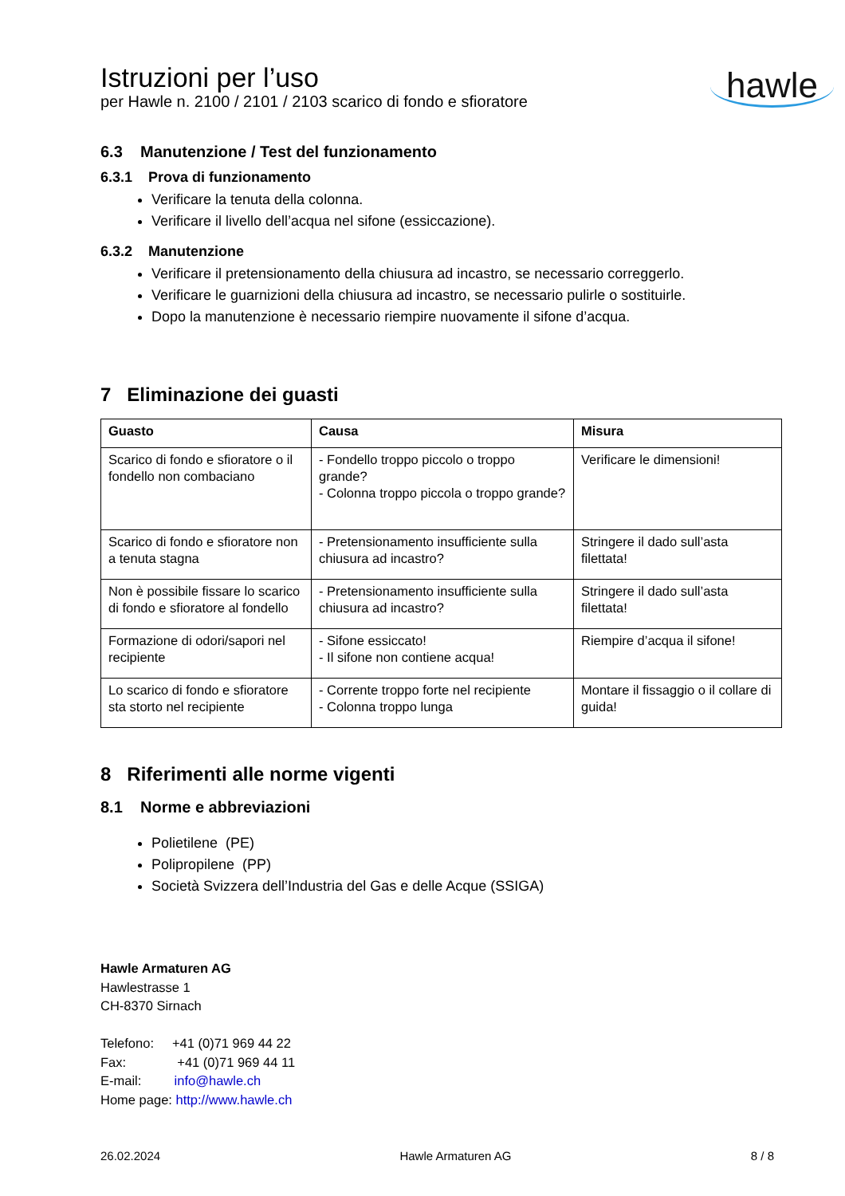Istruzioni per l’uso
per Hawle n. 2100 / 2101 / 2103 scarico di fondo e sfioratore
hawle
6.3 Manutenzione / Test del funzionamento
6.3.1 Prova di funzionamento
Verificare la tenuta della colonna.
Verificare il livello dell’acqua nel sifone (essiccazione).
6.3.2 Manutenzione
Verificare il pretensionamento della chiusura ad incastro, se necessario correggerlo.
Verificare le guarnizioni della chiusura ad incastro, se necessario pulirle o sostituirle.
Dopo la manutenzione è necessario riempire nuovamente il sifone d’acqua.
7 Eliminazione dei guasti
| Guasto | Causa | Misura |
| --- | --- | --- |
| Scarico di fondo e sfioratore o il fondello non combaciano | - Fondello troppo piccolo o troppo grande? - Colonna troppo piccola o troppo grande? | Verificare le dimensioni! |
| Scarico di fondo e sfioratore non a tenuta stagna | - Pretensionamento insufficiente sulla chiusura ad incastro? | Stringere il dado sull’asta filettata! |
| Non è possibile fissare lo scarico di fondo e sfioratore al fondello | - Pretensionamento insufficiente sulla chiusura ad incastro? | Stringere il dado sull’asta filettata! |
| Formazione di odori/sapori nel recipiente | - Sifone essiccato! - Il sifone non contiene acqua! | Riempire d’acqua il sifone! |
| Lo scarico di fondo e sfioratore sta storto nel recipiente | - Corrente troppo forte nel recipiente - Colonna troppo lunga | Montare il fissaggio o il collare di guida! |
8 Riferimenti alle norme vigenti
8.1 Norme e abbreviazioni
Polietilene (PE)
Polipropilene (PP)
Società Svizzera dell’Industria del Gas e delle Acque (SSIGA)
Hawle Armaturen AG
Hawlestrasse 1
CH-8370 Sirnach
Telefono: +41 (0)71 969 44 22
Fax: +41 (0)71 969 44 11
E-mail: info@hawle.ch
Home page: http://www.hawle.ch
26.02.2024 Hawle Armaturen AG 8 / 8